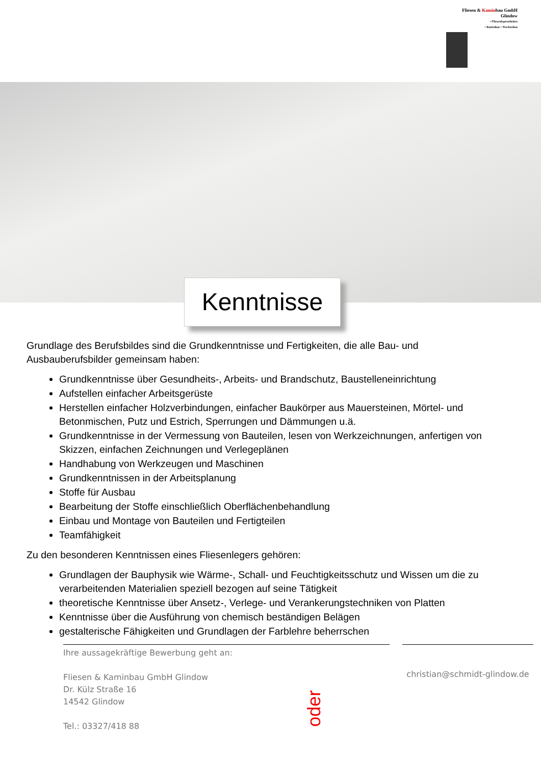Fliesen & Kaminbau GmbH
Glindow
• Fliesenlegerarbeiten
• Kaminbau • Trockenbau
Kenntnisse
Grundlage des Berufsbildes sind die Grundkenntnisse und Fertigkeiten, die alle Bau- und Ausbauberufsbilder gemeinsam haben:
Grundkenntnisse über Gesundheits-, Arbeits- und Brandschutz, Baustelleneinrichtung
Aufstellen einfacher Arbeitsgerüste
Herstellen einfacher Holzverbindungen, einfacher Baukörper aus Mauersteinen, Mörtel- und Betonmischen, Putz und Estrich, Sperrungen und Dämmungen u.ä.
Grundkenntnisse in der Vermessung von Bauteilen, lesen von Werkzeichnungen, anfertigen von Skizzen, einfachen Zeichnungen und Verlegeplänen
Handhabung von Werkzeugen und Maschinen
Grundkenntnissen in der Arbeitsplanung
Stoffe für Ausbau
Bearbeitung der Stoffe einschließlich Oberflächenbehandlung
Einbau und Montage von Bauteilen und Fertigteilen
Teamfähigkeit
Zu den besonderen Kenntnissen eines Fliesenlegers gehören:
Grundlagen der Bauphysik wie Wärme-, Schall- und Feuchtigkeitsschutz und Wissen um die zu verarbeitenden Materialien speziell bezogen auf seine Tätigkeit
theoretische Kenntnisse über Ansetz-, Verlege- und Verankerungstechniken von Platten
Kenntnisse über die Ausführung von chemisch beständigen Belägen
gestalterische Fähigkeiten und Grundlagen der Farblehre beherrschen
Ihre aussagekräftige Bewerbung geht an:
Fliesen & Kaminbau GmbH Glindow
Dr. Külz Straße 16
14542 Glindow
Tel.: 03327/418 88
oder
christian@schmidt-glindow.de